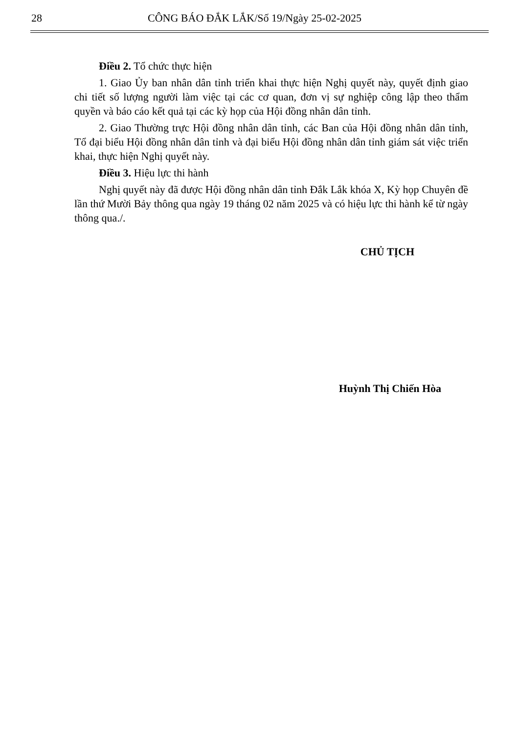28 CÔNG BÁO ĐẮK LẮK/Số 19/Ngày 25-02-2025
Điều 2. Tổ chức thực hiện
1. Giao Ủy ban nhân dân tỉnh triển khai thực hiện Nghị quyết này, quyết định giao chi tiết số lượng người làm việc tại các cơ quan, đơn vị sự nghiệp công lập theo thẩm quyền và báo cáo kết quả tại các kỳ họp của Hội đồng nhân dân tỉnh.
2. Giao Thường trực Hội đồng nhân dân tỉnh, các Ban của Hội đồng nhân dân tỉnh, Tổ đại biểu Hội đồng nhân dân tỉnh và đại biểu Hội đồng nhân dân tỉnh giám sát việc triển khai, thực hiện Nghị quyết này.
Điều 3. Hiệu lực thi hành
Nghị quyết này đã được Hội đồng nhân dân tỉnh Đắk Lắk khóa X, Kỳ họp Chuyên đề lần thứ Mười Bảy thông qua ngày 19 tháng 02 năm 2025 và có hiệu lực thi hành kể từ ngày thông qua./.
CHỦ TỊCH
Huỳnh Thị Chiến Hòa